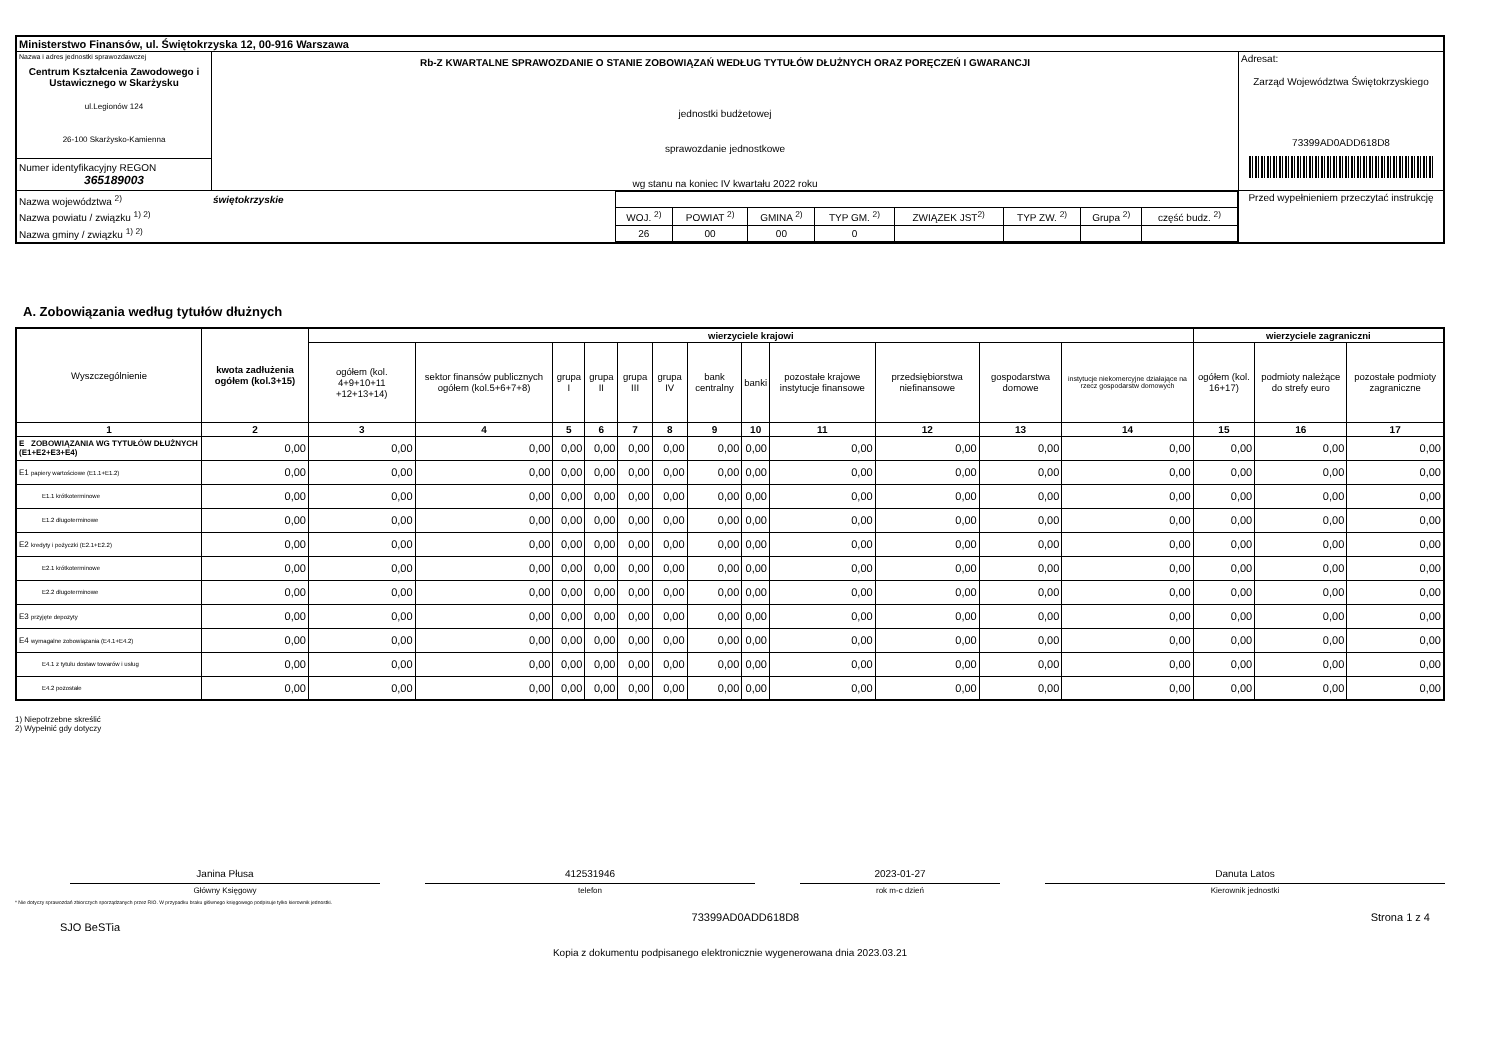| Ministerstwo Finansów, ul. Świętokrzyska 12, 00-916 Warszawa | | |
| Nazwa i adres jednostki sprawozdawczej Centrum Kształcenia Zawodowego i Ustawicznego w Skarżysku ul.Legionów 124 26-100 Skarżysko-Kamienna | Rb-Z KWARTALNE SPRAWOZDANIE O STANIE ZOBOWIĄZAŃ WEDŁUG TYTUŁÓW DŁUŻNYCH ORAZ PORĘCZEŃ I GWARANCJI jednostki budżetowej sprawozdanie jednostkowe wg stanu na koniec IV kwartału 2022 roku | Adresat: Zarząd Województwa Świętokrzyskiego 73399AD0ADD618D8 |
| Numer identyfikacyjny REGON 365189003 | | |
| / Nazwa województwa <sup>2)</sup> / świętokrzyskie / / / / / / / / / / Nazwa powiatu / związku <sup>1) 2)</sup> / / WOJ. <sup>2)</sup> / POWIAT <sup>2)</sup> / GMINA <sup>2)</sup> / TYP GM. <sup>2)</sup> / ZWIĄZEK JST<sup>2)</sup> / TYP ZW. <sup>2)</sup> / Grupa <sup>2)</sup> / część budz. <sup>2)</sup> / / Nazwa gminy / związku <sup>1) 2)</sup> / / 26 / 00 / 00 / 0 / / / / / | | Przed wypełnieniem przeczytać instrukcję |
A. Zobowiązania według tytułów dłużnych
| Wyszczególnienie | kwota zadłużenia ogółem (kol.3+15) | wierzyciele krajowi | | | | | | | | | | | | wierzyciele zagraniczni | | |
| --- | --- | --- | --- | --- | --- | --- | --- | --- | --- | --- | --- | --- | --- | --- | --- | --- |
| | | ogółem (kol. 4+9+10+11 +12+13+14) | sektor finansów publicznych ogółem (kol.5+6+7+8) | grupa I | grupa II | grupa III | grupa IV | bank centralny | banki | pozostałe krajowe instytucje finansowe | przedsiębiorstwa niefinansowe | gospodarstwa domowe | instytucje niekomercyjne działające na rzecz gospodarstw domowych | ogółem (kol. 16+17) | podmioty należące do strefy euro | pozostałe podmioty zagraniczne |
| 1 | 2 | 3 | 4 | 5 | 6 | 7 | 8 | 9 | 10 | 11 | 12 | 13 | 14 | 15 | 16 | 17 |
| E ZOBOWIĄZANIA WG TYTUŁÓW DŁUŻNYCH (E1+E2+E3+E4) | 0,00 | 0,00 | 0,00 | 0,00 | 0,00 | 0,00 | 0,00 | 0,00 | 0,00 | 0,00 | 0,00 | 0,00 | 0,00 | 0,00 | 0,00 | 0,00 |
| E1 papiery wartościowe (E1.1+E1.2) | 0,00 | 0,00 | 0,00 | 0,00 | 0,00 | 0,00 | 0,00 | 0,00 | 0,00 | 0,00 | 0,00 | 0,00 | 0,00 | 0,00 | 0,00 | 0,00 |
| E1.1 krótkoterminowe | 0,00 | 0,00 | 0,00 | 0,00 | 0,00 | 0,00 | 0,00 | 0,00 | 0,00 | 0,00 | 0,00 | 0,00 | 0,00 | 0,00 | 0,00 | 0,00 |
| E1.2 długoterminowe | 0,00 | 0,00 | 0,00 | 0,00 | 0,00 | 0,00 | 0,00 | 0,00 | 0,00 | 0,00 | 0,00 | 0,00 | 0,00 | 0,00 | 0,00 | 0,00 |
| E2 kredyty i pożyczki (E2.1+E2.2) | 0,00 | 0,00 | 0,00 | 0,00 | 0,00 | 0,00 | 0,00 | 0,00 | 0,00 | 0,00 | 0,00 | 0,00 | 0,00 | 0,00 | 0,00 | 0,00 |
| E2.1 krótkoterminowe | 0,00 | 0,00 | 0,00 | 0,00 | 0,00 | 0,00 | 0,00 | 0,00 | 0,00 | 0,00 | 0,00 | 0,00 | 0,00 | 0,00 | 0,00 | 0,00 |
| E2.2 długoterminowe | 0,00 | 0,00 | 0,00 | 0,00 | 0,00 | 0,00 | 0,00 | 0,00 | 0,00 | 0,00 | 0,00 | 0,00 | 0,00 | 0,00 | 0,00 | 0,00 |
| E3 przyjęte depozyty | 0,00 | 0,00 | 0,00 | 0,00 | 0,00 | 0,00 | 0,00 | 0,00 | 0,00 | 0,00 | 0,00 | 0,00 | 0,00 | 0,00 | 0,00 | 0,00 |
| E4 wymagalne zobowiązania (E4.1+E4.2) | 0,00 | 0,00 | 0,00 | 0,00 | 0,00 | 0,00 | 0,00 | 0,00 | 0,00 | 0,00 | 0,00 | 0,00 | 0,00 | 0,00 | 0,00 | 0,00 |
| E4.1 z tytułu dostaw towarów i usług | 0,00 | 0,00 | 0,00 | 0,00 | 0,00 | 0,00 | 0,00 | 0,00 | 0,00 | 0,00 | 0,00 | 0,00 | 0,00 | 0,00 | 0,00 | 0,00 |
| E4.2 pozostałe | 0,00 | 0,00 | 0,00 | 0,00 | 0,00 | 0,00 | 0,00 | 0,00 | 0,00 | 0,00 | 0,00 | 0,00 | 0,00 | 0,00 | 0,00 | 0,00 |
1) Niepotrzebne skreślić
2) Wypełnić gdy dotyczy
Janina Płusa
Główny Księgowy
412531946
telefon
2023-01-27
rok m-c dzień
Danuta Latos
Kierownik jednostki
* Nie dotyczy sprawozdań zbiorczych sporządzanych przez RIO. W przypadku braku głównego księgowego podpisuje tylko kierownik jednostki.
SJO BeSTia
73399AD0ADD618D8 Strona 1 z 4
Kopia z dokumentu podpisanego elektronicznie wygenerowana dnia 2023.03.21